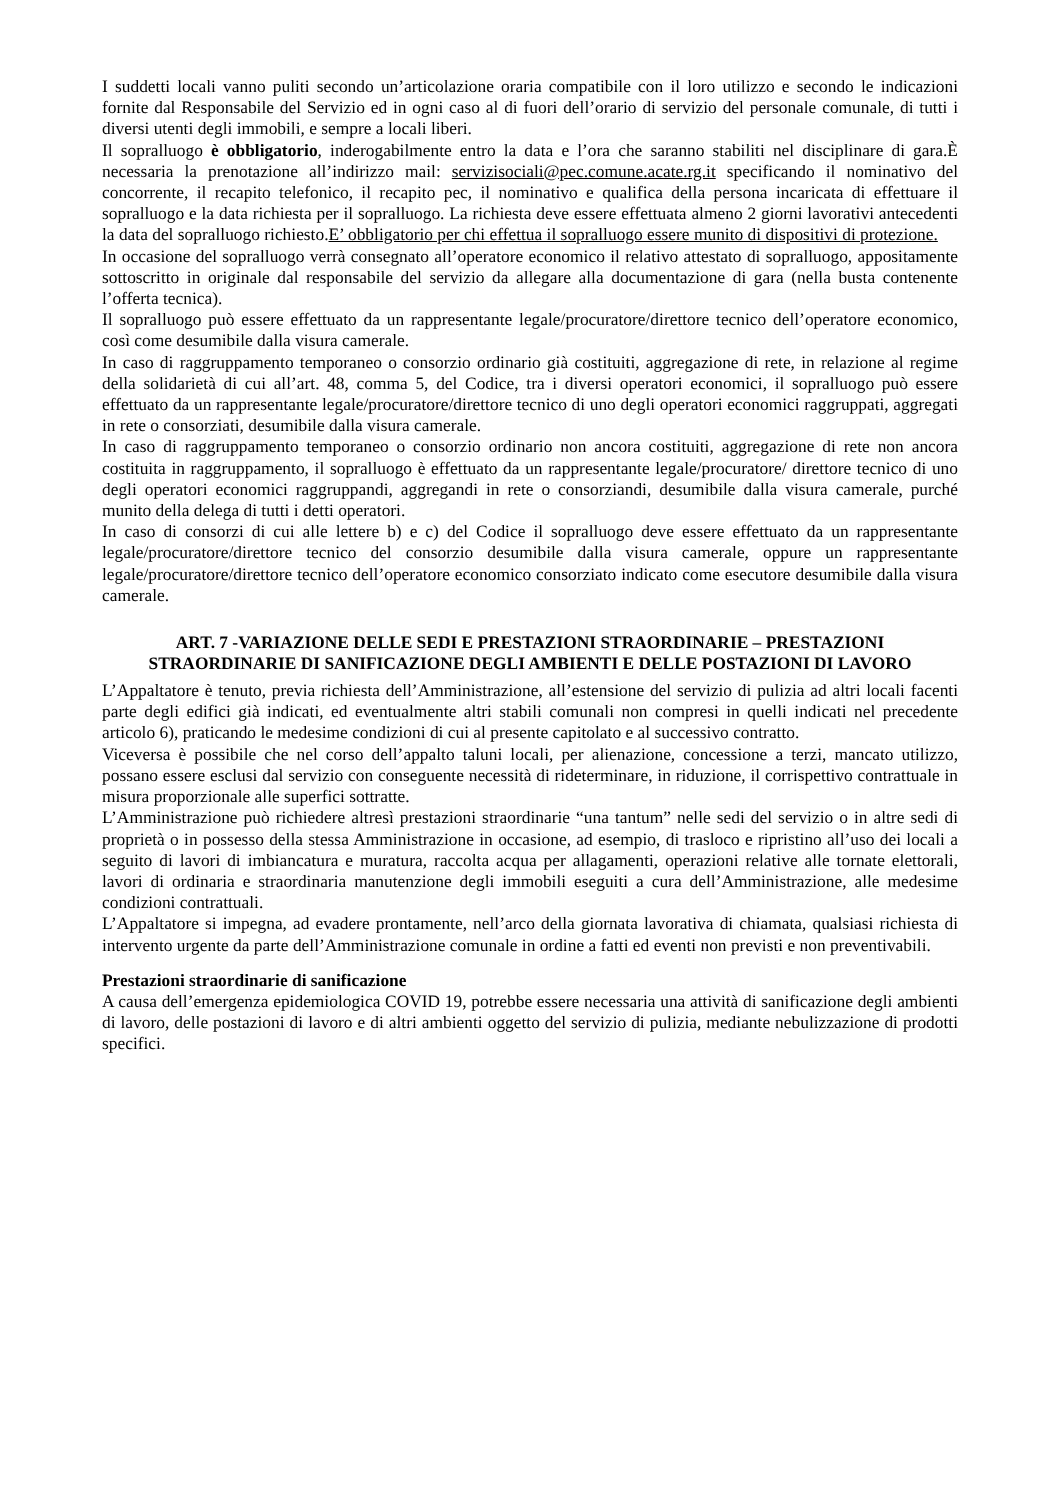I suddetti locali vanno puliti secondo un’articolazione oraria compatibile con il loro utilizzo e secondo le indicazioni fornite dal Responsabile del Servizio ed in ogni caso al di fuori dell’orario di servizio del personale comunale, di tutti i diversi utenti degli immobili, e sempre a locali liberi.
Il sopralluogo è obbligatorio, inderogabilmente entro la data e l’ora che saranno stabiliti nel disciplinare di gara.È necessaria la prenotazione all’indirizzo mail: servizisociali@pec.comune.acate.rg.it specificando il nominativo del concorrente, il recapito telefonico, il recapito pec, il nominativo e qualifica della persona incaricata di effettuare il sopralluogo e la data richiesta per il sopralluogo. La richiesta deve essere effettuata almeno 2 giorni lavorativi antecedenti la data del sopralluogo richiesto.E’ obbligatorio per chi effettua il sopralluogo essere munito di dispositivi di protezione.
In occasione del sopralluogo verrà consegnato all’operatore economico il relativo attestato di sopralluogo, appositamente sottoscritto in originale dal responsabile del servizio da allegare alla documentazione di gara (nella busta contenente l’offerta tecnica).
Il sopralluogo può essere effettuato da un rappresentante legale/procuratore/direttore tecnico dell’operatore economico, così come desumibile dalla visura camerale.
In caso di raggruppamento temporaneo o consorzio ordinario già costituiti, aggregazione di rete, in relazione al regime della solidarietà di cui all’art. 48, comma 5, del Codice, tra i diversi operatori economici, il sopralluogo può essere effettuato da un rappresentante legale/procuratore/direttore tecnico di uno degli operatori economici raggruppati, aggregati in rete o consorziati, desumibile dalla visura camerale.
In caso di raggruppamento temporaneo o consorzio ordinario non ancora costituiti, aggregazione di rete non ancora costituita in raggruppamento, il sopralluogo è effettuato da un rappresentante legale/procuratore/ direttore tecnico di uno degli operatori economici raggruppandi, aggregandi in rete o consorziandi, desumibile dalla visura camerale, purché munito della delega di tutti i detti operatori.
In caso di consorzi di cui alle lettere b) e c) del Codice il sopralluogo deve essere effettuato da un rappresentante legale/procuratore/direttore tecnico del consorzio desumibile dalla visura camerale, oppure un rappresentante legale/procuratore/direttore tecnico dell’operatore economico consorziato indicato come esecutore desumibile dalla visura camerale.
ART. 7 -VARIAZIONE DELLE SEDI E PRESTAZIONI STRAORDINARIE – PRESTAZIONI STRAORDINARIE DI SANIFICAZIONE DEGLI AMBIENTI E DELLE POSTAZIONI DI LAVORO
L’Appaltatore è tenuto, previa richiesta dell’Amministrazione, all’estensione del servizio di pulizia ad altri locali facenti parte degli edifici già indicati, ed eventualmente altri stabili comunali non compresi in quelli indicati nel precedente articolo 6), praticando le medesime condizioni di cui al presente capitolato e al successivo contratto.
Viceversa è possibile che nel corso dell’appalto taluni locali, per alienazione, concessione a terzi, mancato utilizzo, possano essere esclusi dal servizio con conseguente necessità di rideterminare, in riduzione, il corrispettivo contrattuale in misura proporzionale alle superfici sottratte.
L’Amministrazione può richiedere altresì prestazioni straordinarie “una tantum” nelle sedi del servizio o in altre sedi di proprietà o in possesso della stessa Amministrazione in occasione, ad esempio, di trasloco e ripristino all’uso dei locali a seguito di lavori di imbiancatura e muratura, raccolta acqua per allagamenti, operazioni relative alle tornate elettorali, lavori di ordinaria e straordinaria manutenzione degli immobili eseguiti a cura dell’Amministrazione, alle medesime condizioni contrattuali.
L’Appaltatore si impegna, ad evadere prontamente, nell’arco della giornata lavorativa di chiamata, qualsiasi richiesta di intervento urgente da parte dell’Amministrazione comunale in ordine a fatti ed eventi non previsti e non preventivabili.
Prestazioni straordinarie di sanificazione
A causa dell’emergenza epidemiologica COVID 19, potrebbe essere necessaria una attività di sanificazione degli ambienti di lavoro, delle postazioni di lavoro e di altri ambienti oggetto del servizio di pulizia, mediante nebulizzazione di prodotti specifici.